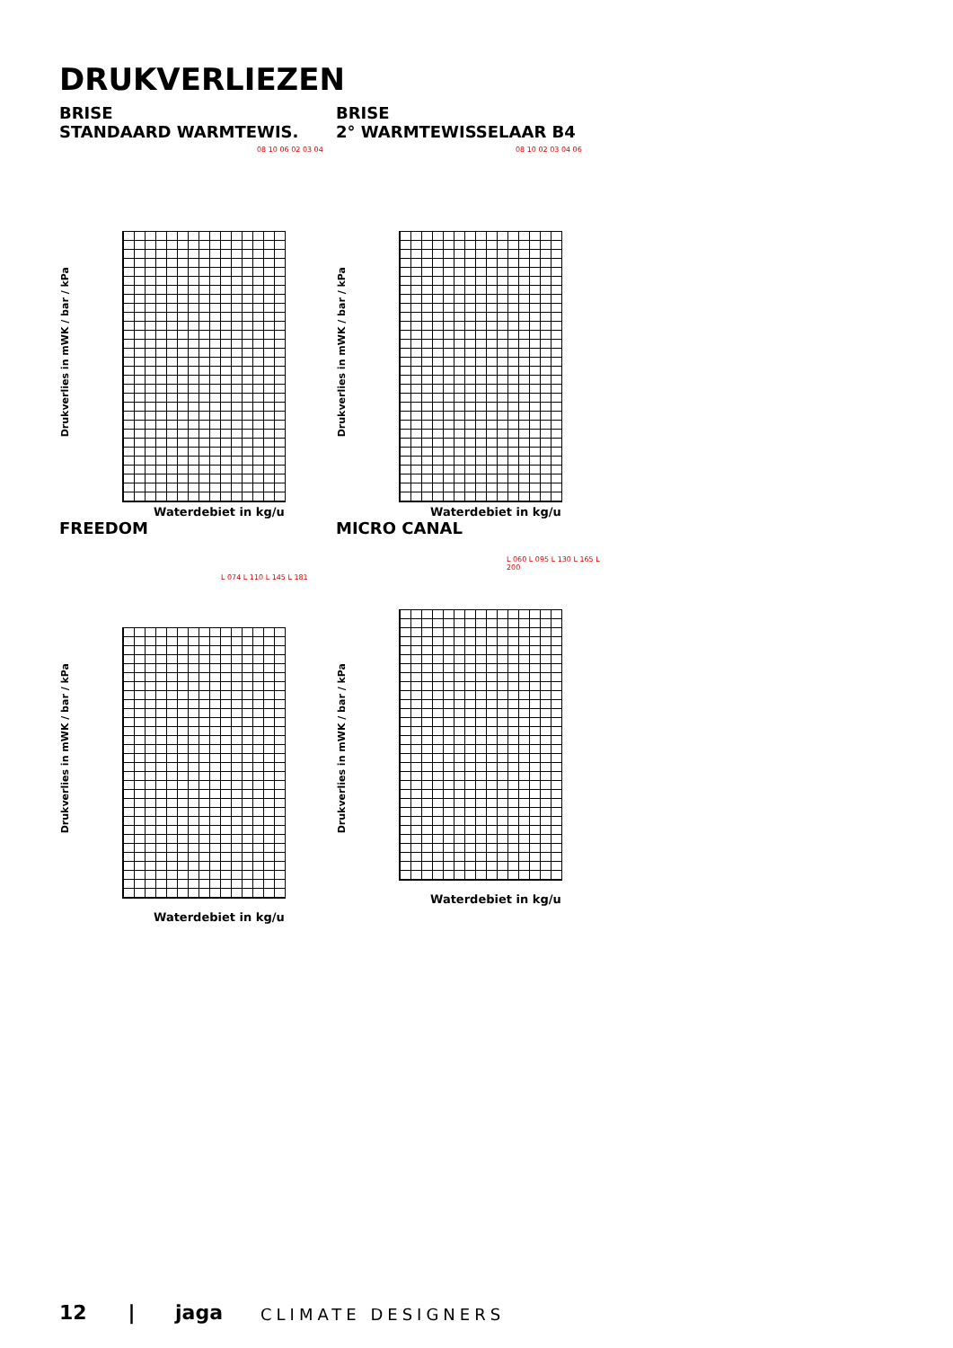DRUKVERLIEZEN
BRISE
STANDAARD WARMTEWIS.
08 10 06 02 03 04
Drukverlies in mWK / bar / kPa
Waterdebiet in kg/u
BRISE
2° WARMTEWISSELAAR B4
08 10 02 03 04 06
Drukverlies in mWK / bar / kPa
Waterdebiet in kg/u
FREEDOM
L 074 L 110 L 145 L 181
Drukverlies in mWK / bar / kPa
Waterdebiet in kg/u
MICRO CANAL
L 060 L 095 L 130 L 165 L 200
Drukverlies in mWK / bar / kPa
Waterdebiet in kg/u
12 | jaga CLIMATE DESIGNERS